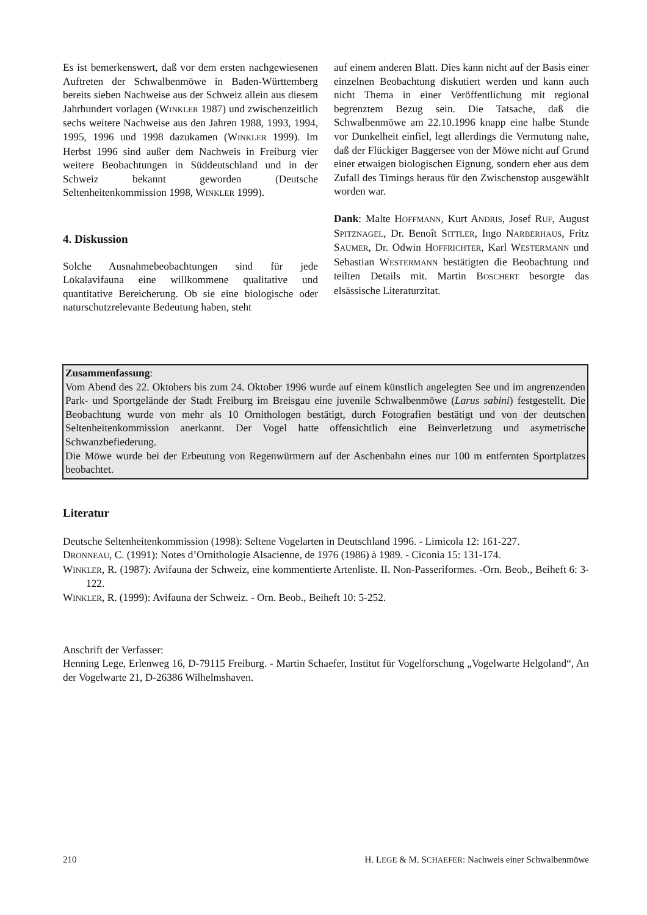Es ist bemerkenswert, daß vor dem ersten nachgewiesenen Auftreten der Schwalbenmöwe in Baden-Württemberg bereits sieben Nachweise aus der Schweiz allein aus diesem Jahrhundert vorlagen (WINKLER 1987) und zwischenzeitlich sechs weitere Nachweise aus den Jahren 1988, 1993, 1994, 1995, 1996 und 1998 dazukamen (WINKLER 1999). Im Herbst 1996 sind außer dem Nachweis in Freiburg vier weitere Beobachtungen in Süddeutschland und in der Schweiz bekannt geworden (Deutsche Seltenheitenkommission 1998, WINKLER 1999).
4. Diskussion
Solche Ausnahmebeobachtungen sind für jede Lokalavifauna eine willkommene qualitative und quantitative Bereicherung. Ob sie eine biologische oder naturschutzrelevante Bedeutung haben, steht
auf einem anderen Blatt. Dies kann nicht auf der Basis einer einzelnen Beobachtung diskutiert werden und kann auch nicht Thema in einer Veröffentlichung mit regional begrenztem Bezug sein. Die Tatsache, daß die Schwalbenmöwe am 22.10.1996 knapp eine halbe Stunde vor Dunkelheit einfiel, legt allerdings die Vermutung nahe, daß der Flückiger Baggersee von der Möwe nicht auf Grund einer etwaigen biologischen Eignung, sondern eher aus dem Zufall des Timings heraus für den Zwischenstop ausgewählt worden war.
Dank: Malte HOFFMANN, Kurt ANDRIS, Josef RUF, August SPITZNAGEL, Dr. Benoît SITTLER, Ingo NARBERHAUS, Fritz SAUMER, Dr. Odwin HOFFRICHTER, Karl WESTERMANN und Sebastian WESTERMANN bestätigten die Beobachtung und teilten Details mit. Martin BOSCHERT besorgte das elsässische Literaturzitat.
Zusammenfassung:
Vom Abend des 22. Oktobers bis zum 24. Oktober 1996 wurde auf einem künstlich angelegten See und im angrenzenden Park- und Sportgelände der Stadt Freiburg im Breisgau eine juvenile Schwalbenmöwe (Larus sabini) festgestellt. Die Beobachtung wurde von mehr als 10 Ornithologen bestätigt, durch Fotografien bestätigt und von der deutschen Seltenheitenkommission anerkannt. Der Vogel hatte offensichtlich eine Beinverletzung und asymetrische Schwanzbefiederung.
Die Möwe wurde bei der Erbeutung von Regenwürmern auf der Aschenbahn eines nur 100 m entfernten Sportplatzes beobachtet.
Literatur
Deutsche Seltenheitenkommission (1998): Seltene Vogelarten in Deutschland 1996. - Limicola 12: 161-227.
DRONNEAU, C. (1991): Notes d’Ornithologie Alsacienne, de 1976 (1986) à 1989. - Ciconia 15: 131-174.
WINKLER, R. (1987): Avifauna der Schweiz, eine kommentierte Artenliste. II. Non-Passeriformes. -Orn. Beob., Beiheft 6: 3-122.
WINKLER, R. (1999): Avifauna der Schweiz. - Orn. Beob., Beiheft 10: 5-252.
Anschrift der Verfasser:
Henning Lege, Erlenweg 16, D-79115 Freiburg. - Martin Schaefer, Institut für Vogelforschung „Vogelwarte Helgoland“, An der Vogelwarte 21, D-26386 Wilhelmshaven.
210 H. LEGE & M. SCHAEFER: Nachweis einer Schwalbenmöwe